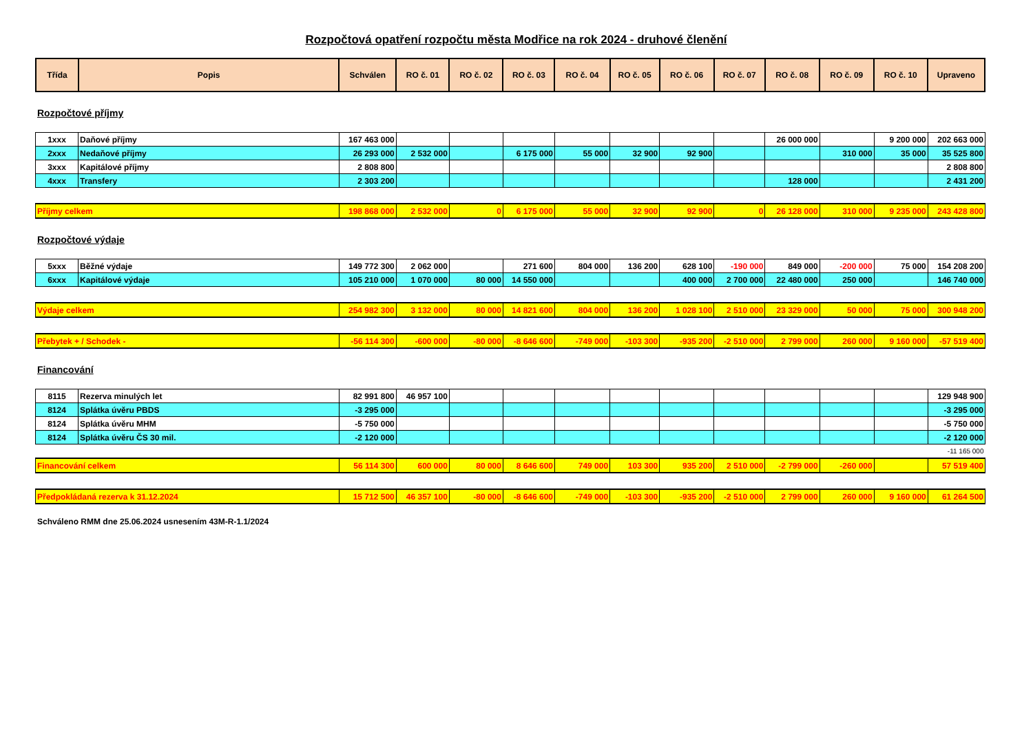Rozpočtová opatření rozpočtu města Modřice na rok 2024 - druhové členění
| Třída | Popis | Schválen | RO č. 01 | RO č. 02 | RO č. 03 | RO č. 04 | RO č. 05 | RO č. 06 | RO č. 07 | RO č. 08 | RO č. 09 | RO č. 10 | Upraveno |
| --- | --- | --- | --- | --- | --- | --- | --- | --- | --- | --- | --- | --- | --- |
Rozpočtové příjmy
| 1xxx | Daňové příjmy | 167 463 000 | | | | | | | | 26 000 000 | | 9 200 000 | 202 663 000 |
| 2xxx | Nedaňové příjmy | 26 293 000 | 2 532 000 | | 6 175 000 | 55 000 | 32 900 | 92 900 | | | 310 000 | 35 000 | 35 525 800 |
| 3xxx | Kapitálové příjmy | 2 808 800 | | | | | | | | | | | 2 808 800 |
| 4xxx | Transfery | 2 303 200 | | | | | | | | 128 000 | | | 2 431 200 |
| Příjmy celkem | | 198 868 000 | 2 532 000 | 0 | 6 175 000 | 55 000 | 32 900 | 92 900 | 0 | 26 128 000 | 310 000 | 9 235 000 | 243 428 800 |
Rozpočtové výdaje
| 5xxx | Běžné výdaje | 149 772 300 | 2 062 000 | | 271 600 | 804 000 | 136 200 | 628 100 | -190 000 | 849 000 | -200 000 | 75 000 | 154 208 200 |
| 6xxx | Kapitálové výdaje | 105 210 000 | 1 070 000 | 80 000 | 14 550 000 | | | 400 000 | 2 700 000 | 22 480 000 | 250 000 | | 146 740 000 |
| Výdaje celkem | | 254 982 300 | 3 132 000 | 80 000 | 14 821 600 | 804 000 | 136 200 | 1 028 100 | 2 510 000 | 23 329 000 | 50 000 | 75 000 | 300 948 200 |
| Přebytek + / Schodek - | | -56 114 300 | -600 000 | -80 000 | -8 646 600 | -749 000 | -103 300 | -935 200 | -2 510 000 | 2 799 000 | 260 000 | 9 160 000 | -57 519 400 |
Financování
| 8115 | Rezerva minulých let | 82 991 800 | 46 957 100 | | | | | | | | | | 129 948 900 |
| 8124 | Splátka úvěru PBDS | -3 295 000 | | | | | | | | | | | -3 295 000 |
| 8124 | Splátka úvěru MHM | -5 750 000 | | | | | | | | | | | -5 750 000 |
| 8124 | Splátka úvěru ČS 30 mil. | -2 120 000 | | | | | | | | | | | -2 120 000 |
| | | | | | | | | | | | | | -11 165 000 |
| Financování celkem | | 56 114 300 | 600 000 | 80 000 | 8 646 600 | 749 000 | 103 300 | 935 200 | 2 510 000 | -2 799 000 | -260 000 | | 57 519 400 |
| Předpokládaná rezerva k 31.12.2024 | | 15 712 500 | 46 357 100 | -80 000 | -8 646 600 | -749 000 | -103 300 | -935 200 | -2 510 000 | 2 799 000 | 260 000 | 9 160 000 | 61 264 500 |
Schváleno RMM dne 25.06.2024 usnesením 43M-R-1.1/2024